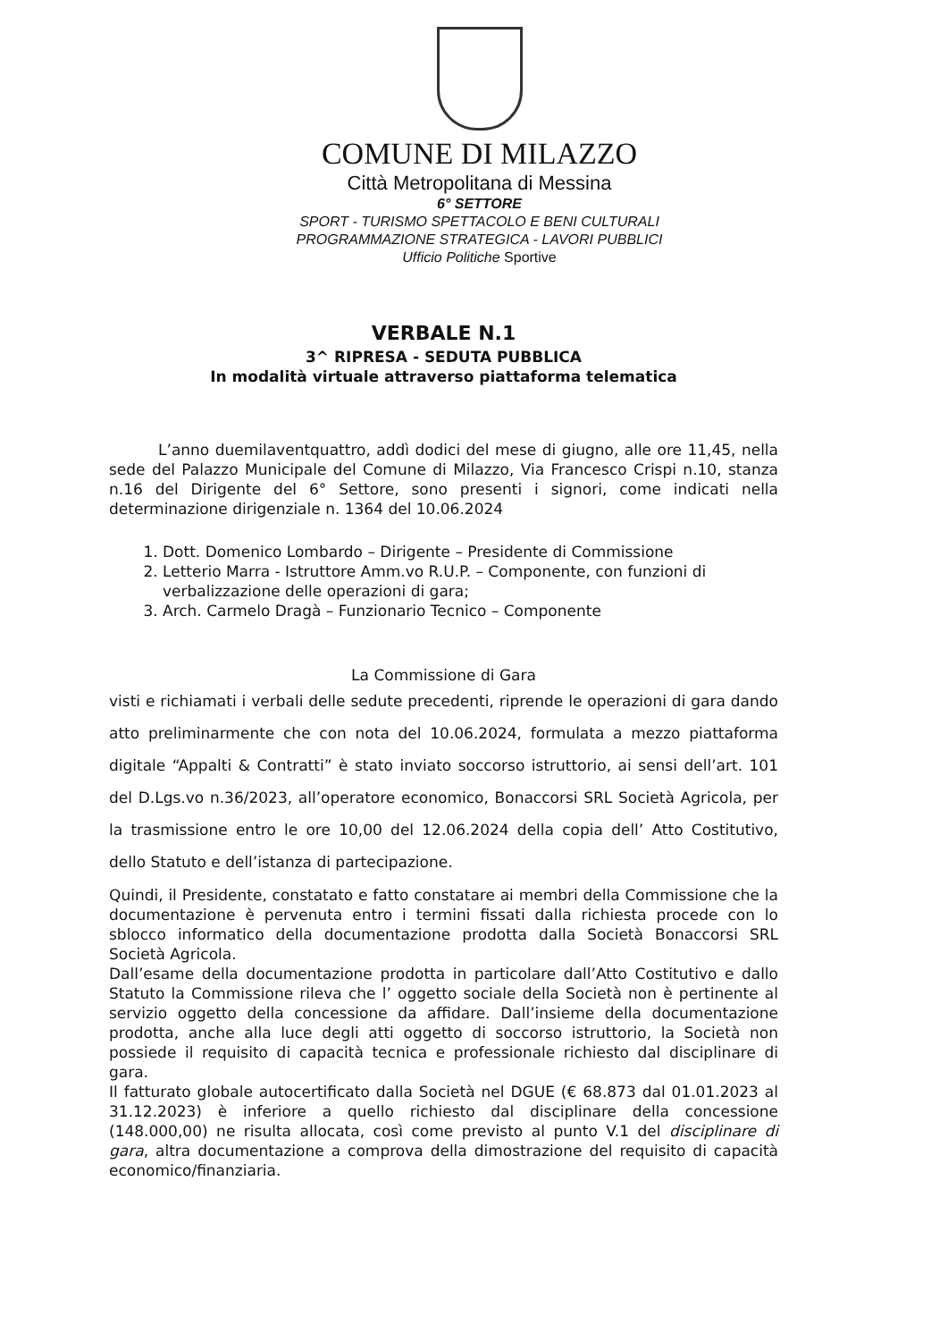COMUNE DI MILAZZO
Città Metropolitana di Messina
6° SETTORE
SPORT - TURISMO SPETTACOLO E BENI CULTURALI
PROGRAMMAZIONE STRATEGICA - LAVORI PUBBLICI
Ufficio Politiche Sportive
VERBALE N.1
3^ RIPRESA - SEDUTA PUBBLICA
In modalità virtuale attraverso piattaforma telematica
L’anno duemilaventquattro, addì dodici del mese di giugno, alle ore 11,45, nella sede del Palazzo Municipale del Comune di Milazzo, Via Francesco Crispi n.10, stanza n.16 del Dirigente del 6° Settore, sono presenti i signori, come indicati nella determinazione dirigenziale n. 1364 del 10.06.2024
1. Dott. Domenico Lombardo – Dirigente – Presidente di Commissione
2. Letterio Marra - Istruttore Amm.vo R.U.P. – Componente, con funzioni di verbalizzazione delle operazioni di gara;
3. Arch. Carmelo Dragà – Funzionario Tecnico – Componente
La Commissione di Gara
visti e richiamati i verbali delle sedute precedenti, riprende le operazioni di gara dando atto preliminarmente che con nota del 10.06.2024, formulata a mezzo piattaforma digitale “Appalti & Contratti” è stato inviato soccorso istruttorio, ai sensi dell’art. 101 del D.Lgs.vo n.36/2023, all’operatore economico, Bonaccorsi SRL Società Agricola, per la trasmissione entro le ore 10,00 del 12.06.2024 della copia dell’ Atto Costitutivo, dello Statuto e dell’istanza di partecipazione.
Quindi, il Presidente, constatato e fatto constatare ai membri della Commissione che la documentazione è pervenuta entro i termini fissati dalla richiesta procede con lo sblocco informatico della documentazione prodotta dalla Società Bonaccorsi SRL Società Agricola.
Dall’esame della documentazione prodotta in particolare dall’Atto Costitutivo e dallo Statuto la Commissione rileva che l’ oggetto sociale della Società non è pertinente al servizio oggetto della concessione da affidare. Dall’insieme della documentazione prodotta, anche alla luce degli atti oggetto di soccorso istruttorio, la Società non possiede il requisito di capacità tecnica e professionale richiesto dal disciplinare di gara.
Il fatturato globale autocertificato dalla Società nel DGUE (€ 68.873 dal 01.01.2023 al 31.12.2023) è inferiore a quello richiesto dal disciplinare della concessione (148.000,00) ne risulta allocata, così come previsto al punto V.1 del disciplinare di gara, altra documentazione a comprova della dimostrazione del requisito di capacità economico/finanziaria.